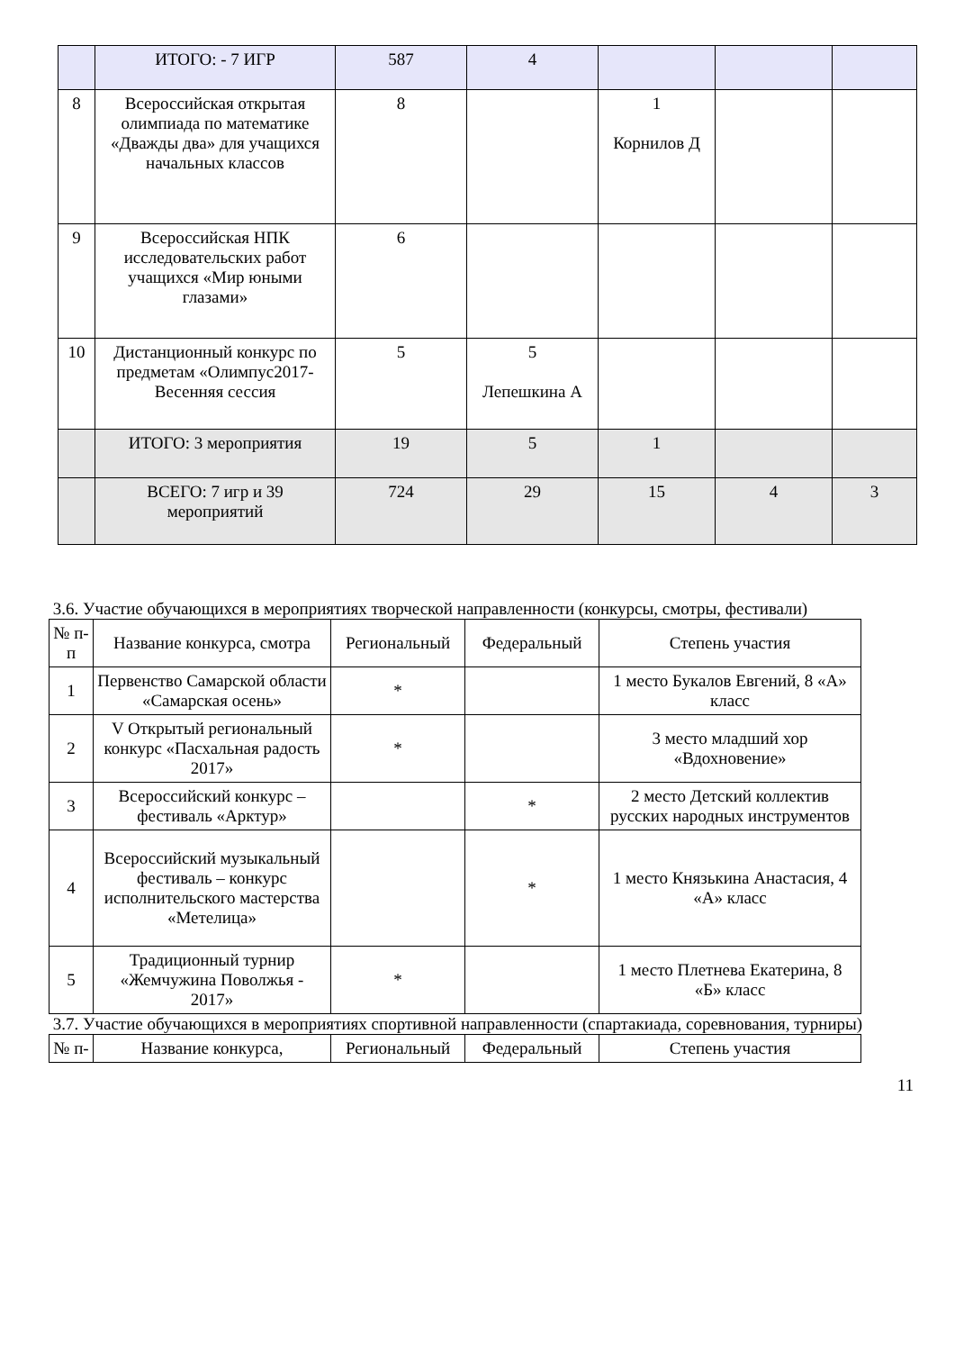| | ИТОГО: - 7 ИГР | 587 | 4 | | | |
| 8 | Всероссийская открытая олимпиада по математике «Дважды два» для учащихся начальных классов | 8 | | 1 Корнилов Д | | |
| 9 | Всероссийская НПК исследовательских работ учащихся «Мир юными глазами» | 6 | | | | |
| 10 | Дистанционный конкурс по предметам «Олимпус2017-Весенняя сессия | 5 | 5 Лепешкина А | | | |
| | ИТОГО: 3 мероприятия | 19 | 5 | 1 | | |
| | ВСЕГО: 7 игр и 39 мероприятий | 724 | 29 | 15 | 4 | 3 |
3.6. Участие обучающихся в мероприятиях творческой направленности (конкурсы, смотры, фестивали)
| № п-п | Название конкурса, смотра | Региональный | Федеральный | Степень участия |
| --- | --- | --- | --- | --- |
| 1 | Первенство Самарской области «Самарская осень» | * | | 1 место Букалов Евгений, 8 «А» класс |
| 2 | V Открытый региональный конкурс «Пасхальная радость 2017» | * | | 3 место младший хор «Вдохновение» |
| 3 | Всероссийский конкурс – фестиваль «Арктур» | | * | 2 место Детский коллектив русских народных инструментов |
| 4 | Всероссийский музыкальный фестиваль – конкурс исполнительского мастерства «Метелица» | | * | 1 место Князькина Анастасия, 4 «А» класс |
| 5 | Традиционный турнир «Жемчужина Поволжья - 2017» | * | | 1 место Плетнева Екатерина, 8 «Б» класс |
3.7. Участие обучающихся в мероприятиях спортивной направленности (спартакиада, соревнования, турниры)
| № п- | Название конкурса, | Региональный | Федеральный | Степень участия |
| --- | --- | --- | --- | --- |
11